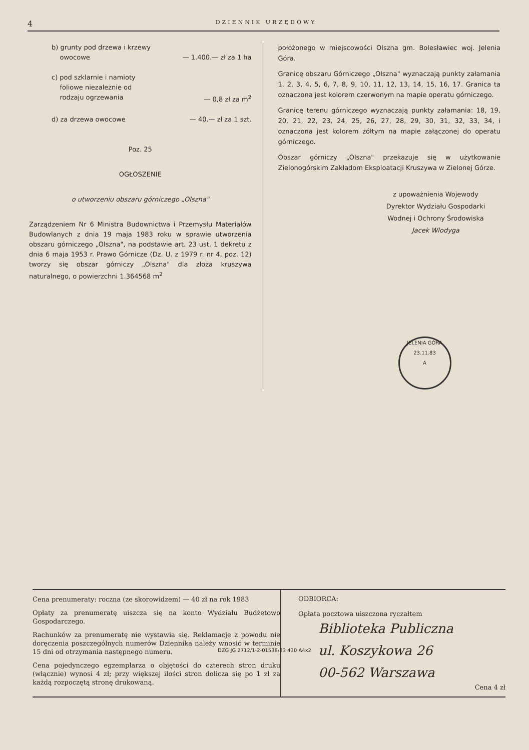4 DZIENNIK URZĘDOWY
b) grunty pod drzewa i krzewy
owocowe
— 1.400.— zł za 1 ha
c) pod szklarnie i namioty
foliowe niezależnie od
rodzaju ogrzewania
— 0,8 zł za m<sup>2</sup>
d) za drzewa owocowe — 40.— zł za 1 szt.
Poz. 25
OGŁOSZENIE
o utworzeniu obszaru górniczego „Olszna"
Zarządzeniem Nr 6 Ministra Budownictwa i Przemysłu Materiałów Budowlanych z dnia 19 maja 1983 roku w sprawie utworzenia obszaru górniczego „Olszna", na podstawie art. 23 ust. 1 dekretu z dnia 6 maja 1953 r. Prawo Górnicze (Dz. U. z 1979 r. nr 4, poz. 12) tworzy się obszar górniczy „Olszna" dla złoża kruszywa naturalnego, o powierzchni 1.364568 m<sup>2</sup>
położonego w miejscowości Olszna gm. Bolesławiec woj. Jelenia Góra.
Granicę obszaru Górniczego „Olszna" wyznaczają punkty załamania 1, 2, 3, 4, 5, 6, 7, 8, 9, 10, 11, 12, 13, 14, 15, 16, 17. Granica ta oznaczona jest kolorem czerwonym na mapie operatu górniczego.
Granicę terenu górniczego wyznaczają punkty załamania: 18, 19, 20, 21, 22, 23, 24, 25, 26, 27, 28, 29, 30, 31, 32, 33, 34, i oznaczona jest kolorem żółtym na mapie załączonej do operatu górniczego.
Obszar górniczy „Olszna" przekazuje się w użytkowanie Zielonogórskim Zakładom Eksploatacji Kruszywa w Zielonej Górze.
z upoważnienia Wojewody
Dyrektor Wydziału Gospodarki Wodnej i Ochrony Środowiska
Jacek Wlodyga
JELENIA GÓRA
23.11.83
A
Cena prenumeraty: roczna (ze skorowidzem) — 40 zł na rok 1983
Opłaty za prenumeratę uiszcza się na konto Wydziału Budżetowo Gospodarczego.
Rachunków za prenumeratę nie wystawia się. Reklamacje z powodu nie doręczenia poszczególnych numerów Dziennika należy wnosić w terminie 15 dni od otrzymania następnego numeru.
Cena pojedynczego egzemplarza o objętości do czterech stron druku (włącznie) wynosi 4 zł; przy większej ilości stron dolicza się po 1 zł za każdą rozpoczętą stronę drukowaną.
ODBIORCA:
Opłata pocztowa uiszczona ryczałtem
Biblioteka Publiczna
ul. Koszykowa 26
00-562 Warszawa
Cena 4 zł
DZG JG 2712/1-2-01538/83 430 A4x2